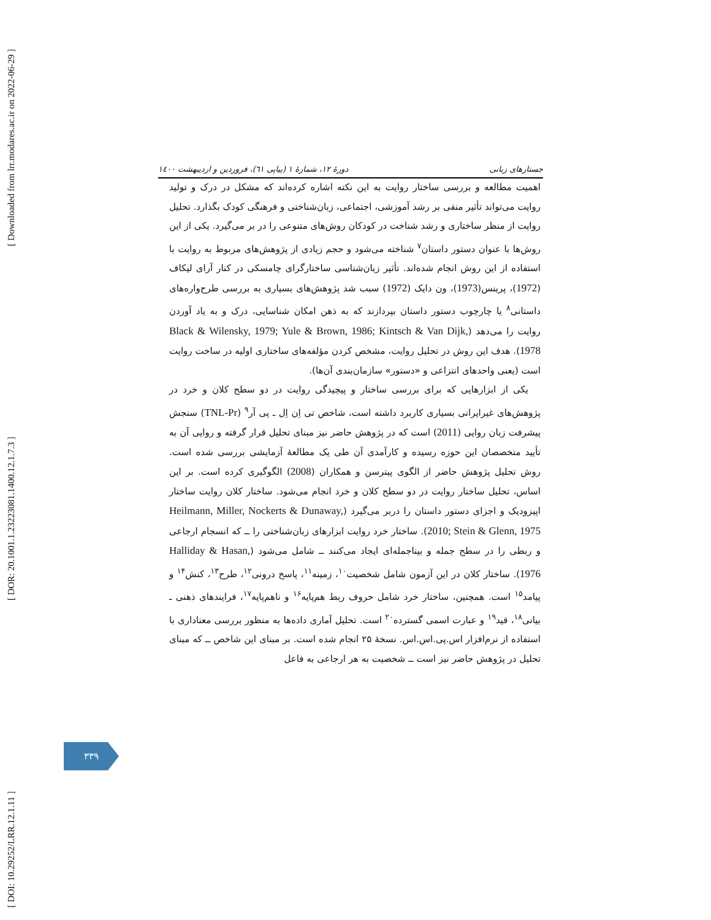[ Downloaded from lrr.modares.ac.ir on 2022-06-29 ]
[ DOR: 20.1001.1.23223081.1400.12.1.7.3 ]
[ DOI: 10.29252/LRR.12.1.11 ]
جستارهای زبانی دورهٔ ۱۲، شمارهٔ ۱ (پیاپی ٦۱)، فروردین و اردیبهشت ۱٤۰۰
اهمیت مطالعه و بررسی ساختار روایت به این نکته اشاره کرده‌اند که مشکل در درک و تولید روایت می‌تواند تأثیر منفی بر رشد آموزشی، اجتماعی، زبان‌شناختی و فرهنگی کودک بگذارد. تحلیل روایت از منظر ساختاری و رشد شناخت در کودکان روش‌های متنوعی را در بر می‌گیرد. یکی از این روش‌ها با عنوان دستور داستان<sup>۷</sup> شناخته می‌شود و حجم زیادی از پژوهش‌های مربوط به روایت با استفاده از این روش انجام شده‌اند. تأثیر زبان‌شناسی ساختارگرای چامسکی در کنار آرای لیکاف (1972)، پرینس(1973)، ون دایک (1972) سبب شد پژوهش‌های بسیاری به بررسی طرح‌واره‌های داستانی<sup>۸</sup> یا چارچوب دستور داستان بپردازند که به ذهن امکان شناسایی، درک و به یاد آوردن روایت را می‌دهد (Black & Wilensky, 1979; Yule & Brown, 1986; Kintsch & Van Dijk, 1978). هدف این روش در تحلیل روایت، مشخص کردن مؤلفه‌های ساختاری اولیه در ساخت روایت است (یعنی واحدهای انتزاعی و «دستور» سازمان‌بندی آن‌ها).
یکی از ابزارهایی که برای بررسی ساختار و پیچیدگی روایت در دو سطح کلان و خرد در پژوهش‌های غیرایرانی بسیاری کاربرد داشته است، شاخص تی اِن اِل ـ پی آر<sup>۹</sup> (TNL-Pr) سنجش پیشرفت زبان روایی (2011) است که در پژوهش حاضر نیز مبنای تحلیل قرار گرفته و روایی آن به تأیید متخصصان این حوزه رسیده و کارآمدی آن طی یک مطالعهٔ آزمایشی بررسی شده است. روش تحلیل پژوهش حاضر از الگوی پیترسن و همکاران (2008) الگوگیری کرده است. بر این اساس، تحلیل ساختار روایت در دو سطح کلان و خرد انجام می‌شود. ساختار کلان روایت ساختار اپیزودیک و اجزای دستور داستان را دربر می‌گیرد (Heilmann, Miller, Nockerts & Dunaway, 2010; Stein & Glenn, 1975). ساختار خرد روایت ابزارهای زبان‌شناختی را ــ که انسجام ارجاعی و ربطی را در سطح جمله و بیناجمله‌ای ایجاد می‌کنند ــ شامل می‌شود (Halliday & Hasan, 1976). ساختار کلان در این آزمون شامل شخصیت<sup>۱۰</sup>، زمینه<sup>۱۱</sup>، پاسخ درونی<sup>۱۲</sup>، طرح<sup>۱۳</sup>، کنش<sup>۱۴</sup> و پیامد<sup>۱۵</sup> است. همچنین، ساختار خرد شامل حروف ربط هم‌پایه<sup>۱۶</sup> و ناهم‌پایه<sup>۱۷</sup>، فرایندهای ذهنی ـ بیانی<sup>۱۸</sup>، قید<sup>۱۹</sup> و عبارت اسمی گسترده<sup>۲۰</sup> است. تحلیل آماری داده‌ها به منظور بررسی معناداری با استفاده از نرم‌افزار اس.پی.اس.اس. نسخهٔ ۲۵ انجام شده است. بر مبنای این شاخص ــ که مبنای تحلیل در پژوهش حاضر نیز است ــ شخصیت به هر ارجاعی به فاعل
۳۳۹